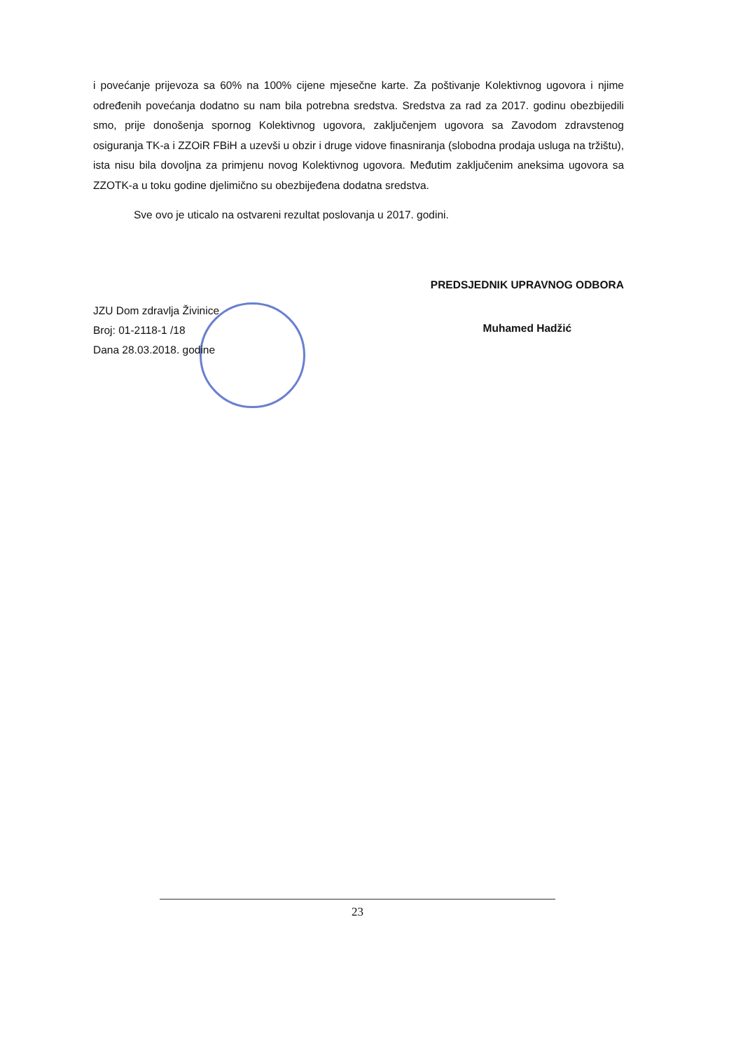i povećanje prijevoza sa 60% na 100% cijene mjesečne karte. Za poštivanje Kolektivnog ugovora i njime određenih povećanja dodatno su nam bila potrebna sredstva. Sredstva za rad za 2017. godinu obezbijedili smo, prije donošenja spornog Kolektivnog ugovora, zaključenjem ugovora sa Zavodom zdravstenog osiguranja TK-a i ZZOiR FBiH a uzevši u obzir i druge vidove finasniranja (slobodna prodaja usluga na tržištu), ista nisu bila dovoljna za primjenu novog Kolektivnog ugovora. Međutim zaključenim aneksima ugovora sa ZZOTK-a u toku godine djelimično su obezbijeđena dodatna sredstva.
Sve ovo je uticalo na ostvareni rezultat poslovanja u 2017. godini.
JZU Dom zdravlja Živinice
Broj: 01-2118-1 /18
Dana 28.03.2018. godine
PREDSJEDNIK UPRAVNOG ODBORA
Muhamed Hadžić
23